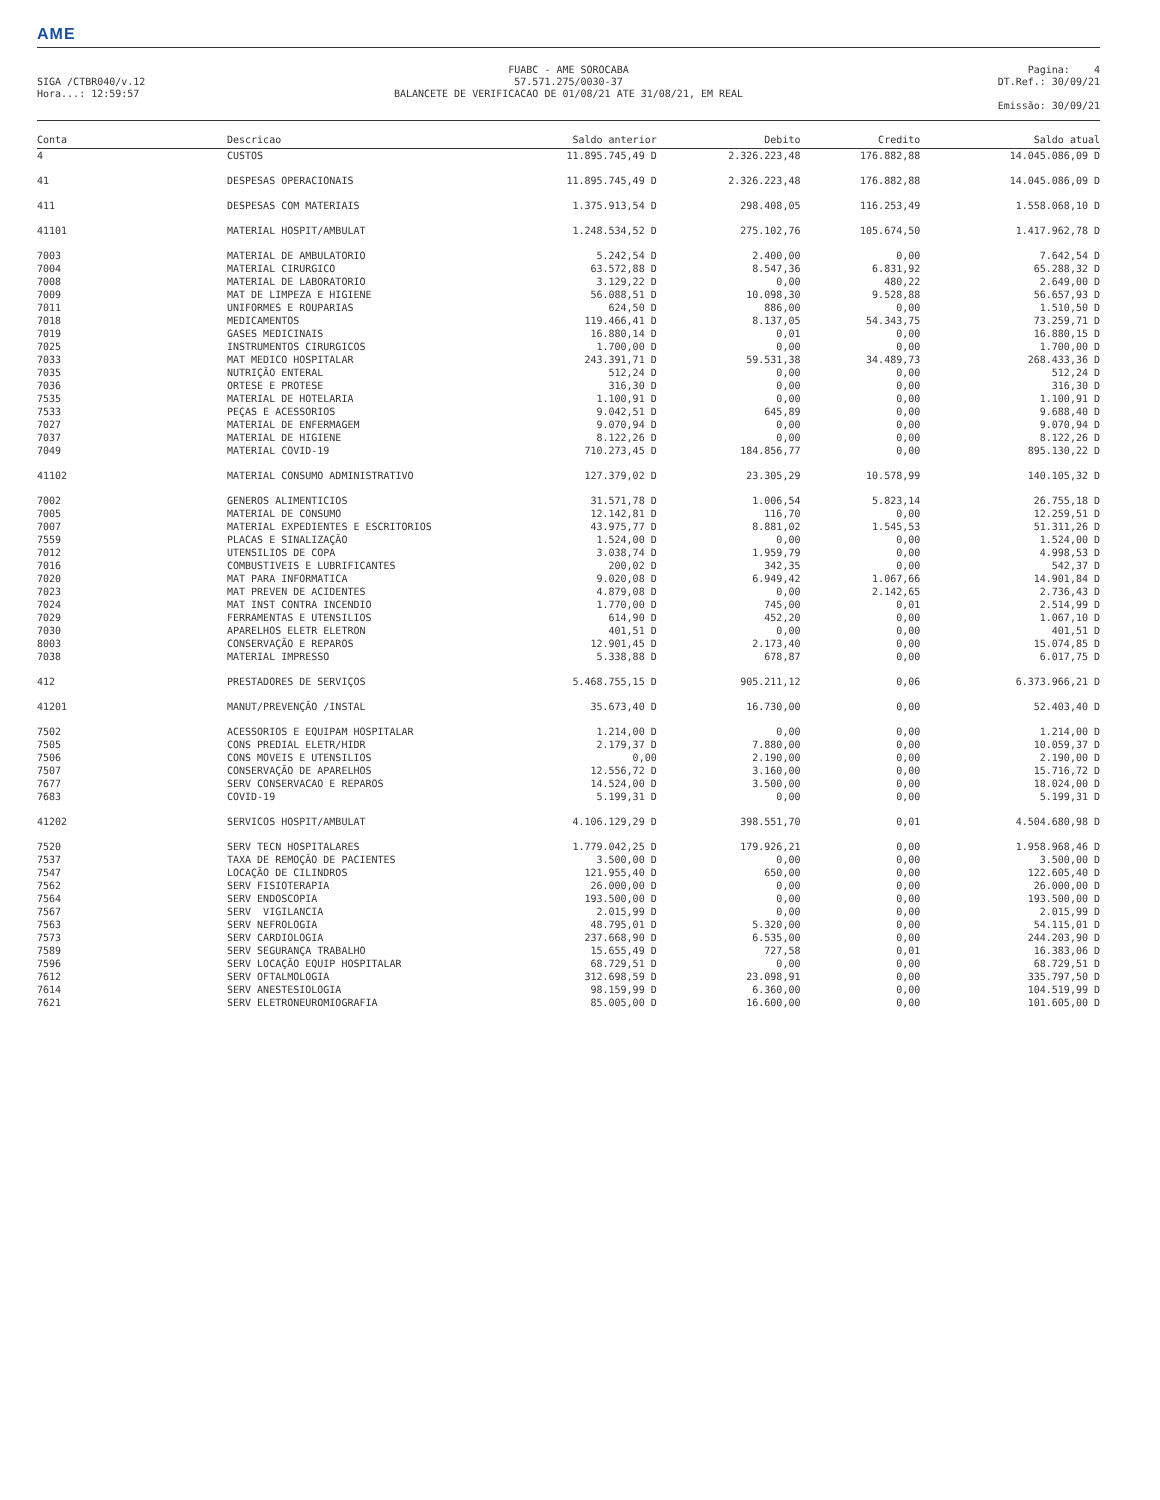AME
SIGA /CTBR040/v.12
Hora...: 12:59:57
FUABC - AME SOROCABA
57.571.275/0030-37
BALANCETE DE VERIFICACAO DE 01/08/21 ATE 31/08/21, EM REAL
Pagina: 4
DT.Ref.: 30/09/21
Emissão: 30/09/21
| Conta | Descricao | Saldo anterior | Debito | Credito | Saldo atual |
| --- | --- | --- | --- | --- | --- |
| 4 | CUSTOS | 11.895.745,49 D | 2.326.223,48 | 176.882,88 | 14.045.086,09 D |
| 41 | DESPESAS OPERACIONAIS | 11.895.745,49 D | 2.326.223,48 | 176.882,88 | 14.045.086,09 D |
| 411 | DESPESAS COM MATERIAIS | 1.375.913,54 D | 298.408,05 | 116.253,49 | 1.558.068,10 D |
| 41101 | MATERIAL HOSPIT/AMBULAT | 1.248.534,52 D | 275.102,76 | 105.674,50 | 1.417.962,78 D |
| 7003 | MATERIAL DE AMBULATORIO | 5.242,54 D | 2.400,00 | 0,00 | 7.642,54 D |
| 7004 | MATERIAL CIRURGICO | 63.572,88 D | 8.547,36 | 6.831,92 | 65.288,32 D |
| 7008 | MATERIAL DE LABORATORIO | 3.129,22 D | 0,00 | 480,22 | 2.649,00 D |
| 7009 | MAT DE LIMPEZA E HIGIENE | 56.088,51 D | 10.098,30 | 9.528,88 | 56.657,93 D |
| 7011 | UNIFORMES E ROUPARIAS | 624,50 D | 886,00 | 0,00 | 1.510,50 D |
| 7018 | MEDICAMENTOS | 119.466,41 D | 8.137,05 | 54.343,75 | 73.259,71 D |
| 7019 | GASES MEDICINAIS | 16.880,14 D | 0,01 | 0,00 | 16.880,15 D |
| 7025 | INSTRUMENTOS CIRURGICOS | 1.700,00 D | 0,00 | 0,00 | 1.700,00 D |
| 7033 | MAT MEDICO HOSPITALAR | 243.391,71 D | 59.531,38 | 34.489,73 | 268.433,36 D |
| 7035 | NUTRIÇÃO ENTERAL | 512,24 D | 0,00 | 0,00 | 512,24 D |
| 7036 | ORTESE E PROTESE | 316,30 D | 0,00 | 0,00 | 316,30 D |
| 7535 | MATERIAL DE HOTELARIA | 1.100,91 D | 0,00 | 0,00 | 1.100,91 D |
| 7533 | PEÇAS E ACESSORIOS | 9.042,51 D | 645,89 | 0,00 | 9.688,40 D |
| 7027 | MATERIAL DE ENFERMAGEM | 9.070,94 D | 0,00 | 0,00 | 9.070,94 D |
| 7037 | MATERIAL DE HIGIENE | 8.122,26 D | 0,00 | 0,00 | 8.122,26 D |
| 7049 | MATERIAL COVID-19 | 710.273,45 D | 184.856,77 | 0,00 | 895.130,22 D |
| 41102 | MATERIAL CONSUMO ADMINISTRATIVO | 127.379,02 D | 23.305,29 | 10.578,99 | 140.105,32 D |
| 7002 | GENEROS ALIMENTICIOS | 31.571,78 D | 1.006,54 | 5.823,14 | 26.755,18 D |
| 7005 | MATERIAL DE CONSUMO | 12.142,81 D | 116,70 | 0,00 | 12.259,51 D |
| 7007 | MATERIAL EXPEDIENTES E ESCRITORIOS | 43.975,77 D | 8.881,02 | 1.545,53 | 51.311,26 D |
| 7559 | PLACAS E SINALIZAÇÃO | 1.524,00 D | 0,00 | 0,00 | 1.524,00 D |
| 7012 | UTENSILIOS DE COPA | 3.038,74 D | 1.959,79 | 0,00 | 4.998,53 D |
| 7016 | COMBUSTIVEIS E LUBRIFICANTES | 200,02 D | 342,35 | 0,00 | 542,37 D |
| 7020 | MAT PARA INFORMATICA | 9.020,08 D | 6.949,42 | 1.067,66 | 14.901,84 D |
| 7023 | MAT PREVEN DE ACIDENTES | 4.879,08 D | 0,00 | 2.142,65 | 2.736,43 D |
| 7024 | MAT INST CONTRA INCENDIO | 1.770,00 D | 745,00 | 0,01 | 2.514,99 D |
| 7029 | FERRAMENTAS E UTENSILIOS | 614,90 D | 452,20 | 0,00 | 1.067,10 D |
| 7030 | APARELHOS ELETR ELETRON | 401,51 D | 0,00 | 0,00 | 401,51 D |
| 8003 | CONSERVAÇÃO E REPAROS | 12.901,45 D | 2.173,40 | 0,00 | 15.074,85 D |
| 7038 | MATERIAL IMPRESSO | 5.338,88 D | 678,87 | 0,00 | 6.017,75 D |
| 412 | PRESTADORES DE SERVIÇOS | 5.468.755,15 D | 905.211,12 | 0,06 | 6.373.966,21 D |
| 41201 | MANUT/PREVENÇÃO /INSTAL | 35.673,40 D | 16.730,00 | 0,00 | 52.403,40 D |
| 7502 | ACESSORIOS E EQUIPAM HOSPITALAR | 1.214,00 D | 0,00 | 0,00 | 1.214,00 D |
| 7505 | CONS PREDIAL ELETR/HIDR | 2.179,37 D | 7.880,00 | 0,00 | 10.059,37 D |
| 7506 | CONS MOVEIS E UTENSILIOS | 0,00 | 2.190,00 | 0,00 | 2.190,00 D |
| 7507 | CONSERVAÇÃO DE APARELHOS | 12.556,72 D | 3.160,00 | 0,00 | 15.716,72 D |
| 7677 | SERV CONSERVACAO E REPAROS | 14.524,00 D | 3.500,00 | 0,00 | 18.024,00 D |
| 7683 | COVID-19 | 5.199,31 D | 0,00 | 0,00 | 5.199,31 D |
| 41202 | SERVICOS HOSPIT/AMBULAT | 4.106.129,29 D | 398.551,70 | 0,01 | 4.504.680,98 D |
| 7520 | SERV TECN HOSPITALARES | 1.779.042,25 D | 179.926,21 | 0,00 | 1.958.968,46 D |
| 7537 | TAXA DE REMOÇÃO DE PACIENTES | 3.500,00 D | 0,00 | 0,00 | 3.500,00 D |
| 7547 | LOCAÇÃO DE CILINDROS | 121.955,40 D | 650,00 | 0,00 | 122.605,40 D |
| 7562 | SERV FISIOTERAPIA | 26.000,00 D | 0,00 | 0,00 | 26.000,00 D |
| 7564 | SERV ENDOSCOPIA | 193.500,00 D | 0,00 | 0,00 | 193.500,00 D |
| 7567 | SERV VIGILANCIA | 2.015,99 D | 0,00 | 0,00 | 2.015,99 D |
| 7563 | SERV NEFROLOGIA | 48.795,01 D | 5.320,00 | 0,00 | 54.115,01 D |
| 7573 | SERV CARDIOLOGIA | 237.668,90 D | 6.535,00 | 0,00 | 244.203,90 D |
| 7589 | SERV SEGURANÇA TRABALHO | 15.655,49 D | 727,58 | 0,01 | 16.383,06 D |
| 7596 | SERV LOCAÇÃO EQUIP HOSPITALAR | 68.729,51 D | 0,00 | 0,00 | 68.729,51 D |
| 7612 | SERV OFTALMOLOGIA | 312.698,59 D | 23.098,91 | 0,00 | 335.797,50 D |
| 7614 | SERV ANESTESIOLOGIA | 98.159,99 D | 6.360,00 | 0,00 | 104.519,99 D |
| 7621 | SERV ELETRONEUROMIOGRAFIA | 85.005,00 D | 16.600,00 | 0,00 | 101.605,00 D |